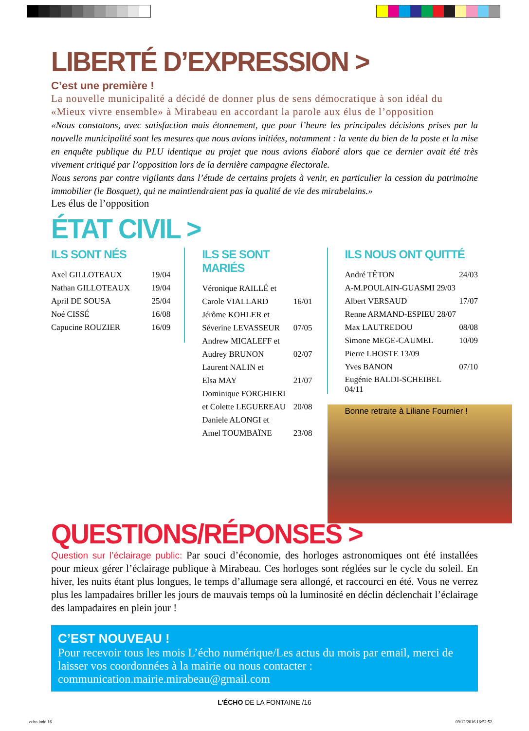LIBERTÉ D’EXPRESSION >
C’est une première !
La nouvelle municipalité a décidé de donner plus de sens démocratique à son idéal du «Mieux vivre ensemble» à Mirabeau en accordant la parole aux élus de l’opposition
«Nous constatons, avec satisfaction mais étonnement, que pour l’heure les principales décisions prises par la nouvelle municipalité sont les mesures que nous avions initiées, notamment : la vente du bien de la poste et la mise en enquête publique du PLU identique au projet que nous avions élaboré alors que ce dernier avait été très vivement critiqué par l’opposition lors de la dernière campagne électorale.
Nous serons par contre vigilants dans l’étude de certains projets à venir, en particulier la cession du patrimoine immobilier (le Bosquet), qui ne maintiendraient pas la qualité de vie des mirabelains.»
Les élus de l’opposition
ÉTAT CIVIL >
ILS SONT NÉS
| Axel GILLOTEAUX | 19/04 |
| Nathan GILLOTEAUX | 19/04 |
| April DE SOUSA | 25/04 |
| Noé CISSÉ | 16/08 |
| Capucine ROUZIER | 16/09 |
ILS SE SONT MARIÉS
| Véronique RAILLÉ et | |
| Carole VIALLARD | 16/01 |
| Jérôme KOHLER et | |
| Séverine LEVASSEUR | 07/05 |
| Andrew MICALEFF et | |
| Audrey BRUNON | 02/07 |
| Laurent NALIN et | |
| Elsa MAY | 21/07 |
| Dominique FORGHIERI | |
| et Colette LEGUEREAU | 20/08 |
| Daniele ALONGI et | |
| Amel TOUMBAÏNE | 23/08 |
ILS NOUS ONT QUITTÉ
| André TÊTON | 24/03 |
| A-M.POULAIN-GUASMI 29/03 | |
| Albert VERSAUD | 17/07 |
| Renne ARMAND-ESPIEU 28/07 | |
| Max LAUTREDOU | 08/08 |
| Simone MEGE-CAUMEL | 10/09 |
| Pierre LHOSTE 13/09 | |
| Yves BANON | 07/10 |
| Eugénie BALDI-SCHEIBEL 04/11 | |
Bonne retraite à Liliane Fournier !
QUESTIONS/RÉPONSES >
Question sur l’éclairage public: Par souci d’économie, des horloges astronomiques ont été installées pour mieux gérer l’éclairage publique à Mirabeau. Ces horloges sont réglées sur le cycle du soleil. En hiver, les nuits étant plus longues, le temps d’allumage sera allongé, et raccourci en été. Vous ne verrez plus les lampadaires briller les jours de mauvais temps où la luminosité en déclin déclenchait l’éclairage des lampadaires en plein jour !
C’EST NOUVEAU !
Pour recevoir tous les mois L’écho numérique/Les actus du mois par email, merci de laisser vos coordonnées à la mairie ou nous contacter : communication.mairie.mirabeau@gmail.com
L’ÉCHO DE LA FONTAINE /16
echo.indd 16 09/12/2016 16:52:52